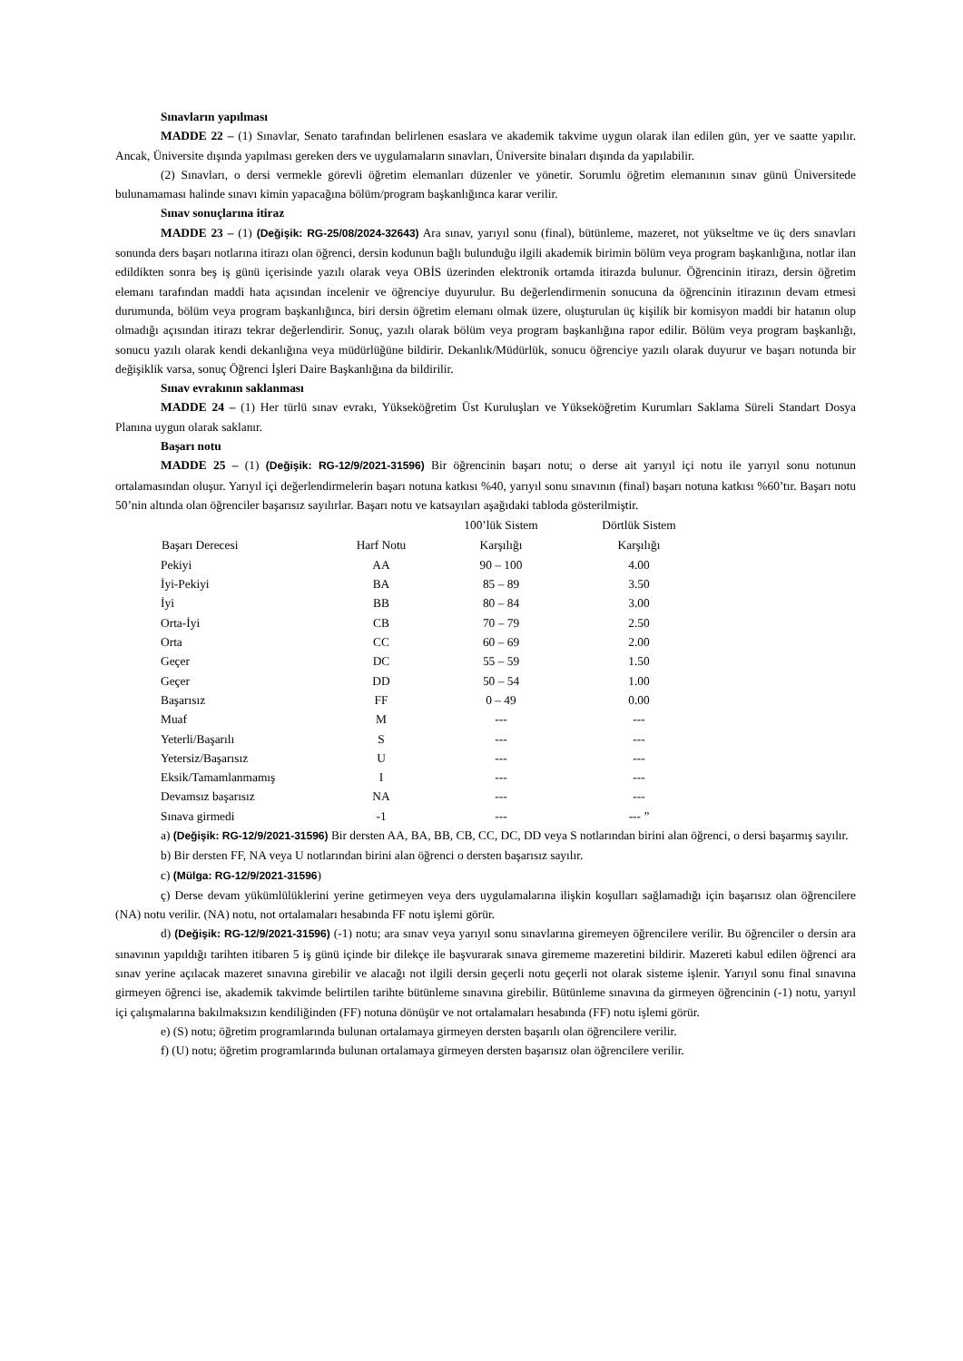Sınavların yapılması
MADDE 22 – (1) Sınavlar, Senato tarafından belirlenen esaslara ve akademik takvime uygun olarak ilan edilen gün, yer ve saatte yapılır. Ancak, Üniversite dışında yapılması gereken ders ve uygulamaların sınavları, Üniversite binaları dışında da yapılabilir.
(2) Sınavları, o dersi vermekle görevli öğretim elemanları düzenler ve yönetir. Sorumlu öğretim elemanının sınav günü Üniversitede bulunamaması halinde sınavı kimin yapacağına bölüm/program başkanlığınca karar verilir.
Sınav sonuçlarına itiraz
MADDE 23 – (1) (Değişik: RG-25/08/2024-32643) Ara sınav, yarıyıl sonu (final), bütünleme, mazeret, not yükseltme ve üç ders sınavları sonunda ders başarı notlarına itirazı olan öğrenci, dersin kodunun bağlı bulunduğu ilgili akademik birimin bölüm veya program başkanlığına, notlar ilan edildikten sonra beş iş günü içerisinde yazılı olarak veya OBİS üzerinden elektronik ortamda itirazda bulunur. Öğrencinin itirazı, dersin öğretim elemanı tarafından maddi hata açısından incelenir ve öğrenciye duyurulur. Bu değerlendirmenin sonucuna da öğrencinin itirazının devam etmesi durumunda, bölüm veya program başkanlığınca, biri dersin öğretim elemanı olmak üzere, oluşturulan üç kişilik bir komisyon maddi bir hatanın olup olmadığı açısından itirazı tekrar değerlendirir. Sonuç, yazılı olarak bölüm veya program başkanlığına rapor edilir. Bölüm veya program başkanlığı, sonucu yazılı olarak kendi dekanlığına veya müdürlüğüne bildirir. Dekanlık/Müdürlük, sonucu öğrenciye yazılı olarak duyurur ve başarı notunda bir değişiklik varsa, sonuç Öğrenci İşleri Daire Başkanlığına da bildirilir.
Sınav evrakının saklanması
MADDE 24 – (1) Her türlü sınav evrakı, Yükseköğretim Üst Kuruluşları ve Yükseköğretim Kurumları Saklama Süreli Standart Dosya Planına uygun olarak saklanır.
Başarı notu
MADDE 25 – (1) (Değişik: RG-12/9/2021-31596) Bir öğrencinin başarı notu; o derse ait yarıyıl içi notu ile yarıyıl sonu notunun ortalamasından oluşur. Yarıyıl içi değerlendirmelerin başarı notuna katkısı %40, yarıyıl sonu sınavının (final) başarı notuna katkısı %60’tır. Başarı notu 50’nin altında olan öğrenciler başarısız sayılırlar. Başarı notu ve katsayıları aşağıdaki tabloda gösterilmiştir.
| Başarı Derecesi | Harf Notu | 100’lük Sistem Karşılığı | Dörtlük Sistem Karşılığı |
| --- | --- | --- | --- |
| Pekiyi | AA | 90 – 100 | 4.00 |
| İyi-Pekiyi | BA | 85 – 89 | 3.50 |
| İyi | BB | 80 – 84 | 3.00 |
| Orta-İyi | CB | 70 – 79 | 2.50 |
| Orta | CC | 60 – 69 | 2.00 |
| Geçer | DC | 55 – 59 | 1.50 |
| Geçer | DD | 50 – 54 | 1.00 |
| Başarısız | FF | 0 – 49 | 0.00 |
| Muaf | M | --- | --- |
| Yeterli/Başarılı | S | --- | --- |
| Yetersiz/Başarısız | U | --- | --- |
| Eksik/Tamamlanmamış | I | --- | --- |
| Devamsız başarısız | NA | --- | --- |
| Sınava girmedi | -1 | --- | --- ” |
a) (Değişik: RG-12/9/2021-31596) Bir dersten AA, BA, BB, CB, CC, DC, DD veya S notlarından birini alan öğrenci, o dersi başarmış sayılır.
b) Bir dersten FF, NA veya U notlarından birini alan öğrenci o dersten başarısız sayılır.
c) (Mülga: RG-12/9/2021-31596)
ç) Derse devam yükümlülüklerini yerine getirmeyen veya ders uygulamalarına ilişkin koşulları sağlamadığı için başarısız olan öğrencilere (NA) notu verilir. (NA) notu, not ortalamaları hesabında FF notu işlemi görür.
d) (Değişik: RG-12/9/2021-31596) (-1) notu; ara sınav veya yarıyıl sonu sınavlarına giremeyen öğrencilere verilir. Bu öğrenciler o dersin ara sınavının yapıldığı tarihten itibaren 5 iş günü içinde bir dilekçe ile başvurarak sınava girememe mazeretini bildirir. Mazereti kabul edilen öğrenci ara sınav yerine açılacak mazeret sınavına girebilir ve alacağı not ilgili dersin geçerli notu geçerli not olarak sisteme işlenir. Yarıyıl sonu final sınavına girmeyen öğrenci ise, akademik takvimde belirtilen tarihte bütünleme sınavına girebilir. Bütünleme sınavına da girmeyen öğrencinin (-1) notu, yarıyıl içi çalışmalarına bakılmaksızın kendiliğinden (FF) notuna dönüşür ve not ortalamaları hesabında (FF) notu işlemi görür.
e) (S) notu; öğretim programlarında bulunan ortalamaya girmeyen dersten başarılı olan öğrencilere verilir.
f) (U) notu; öğretim programlarında bulunan ortalamaya girmeyen dersten başarısız olan öğrencilere verilir.